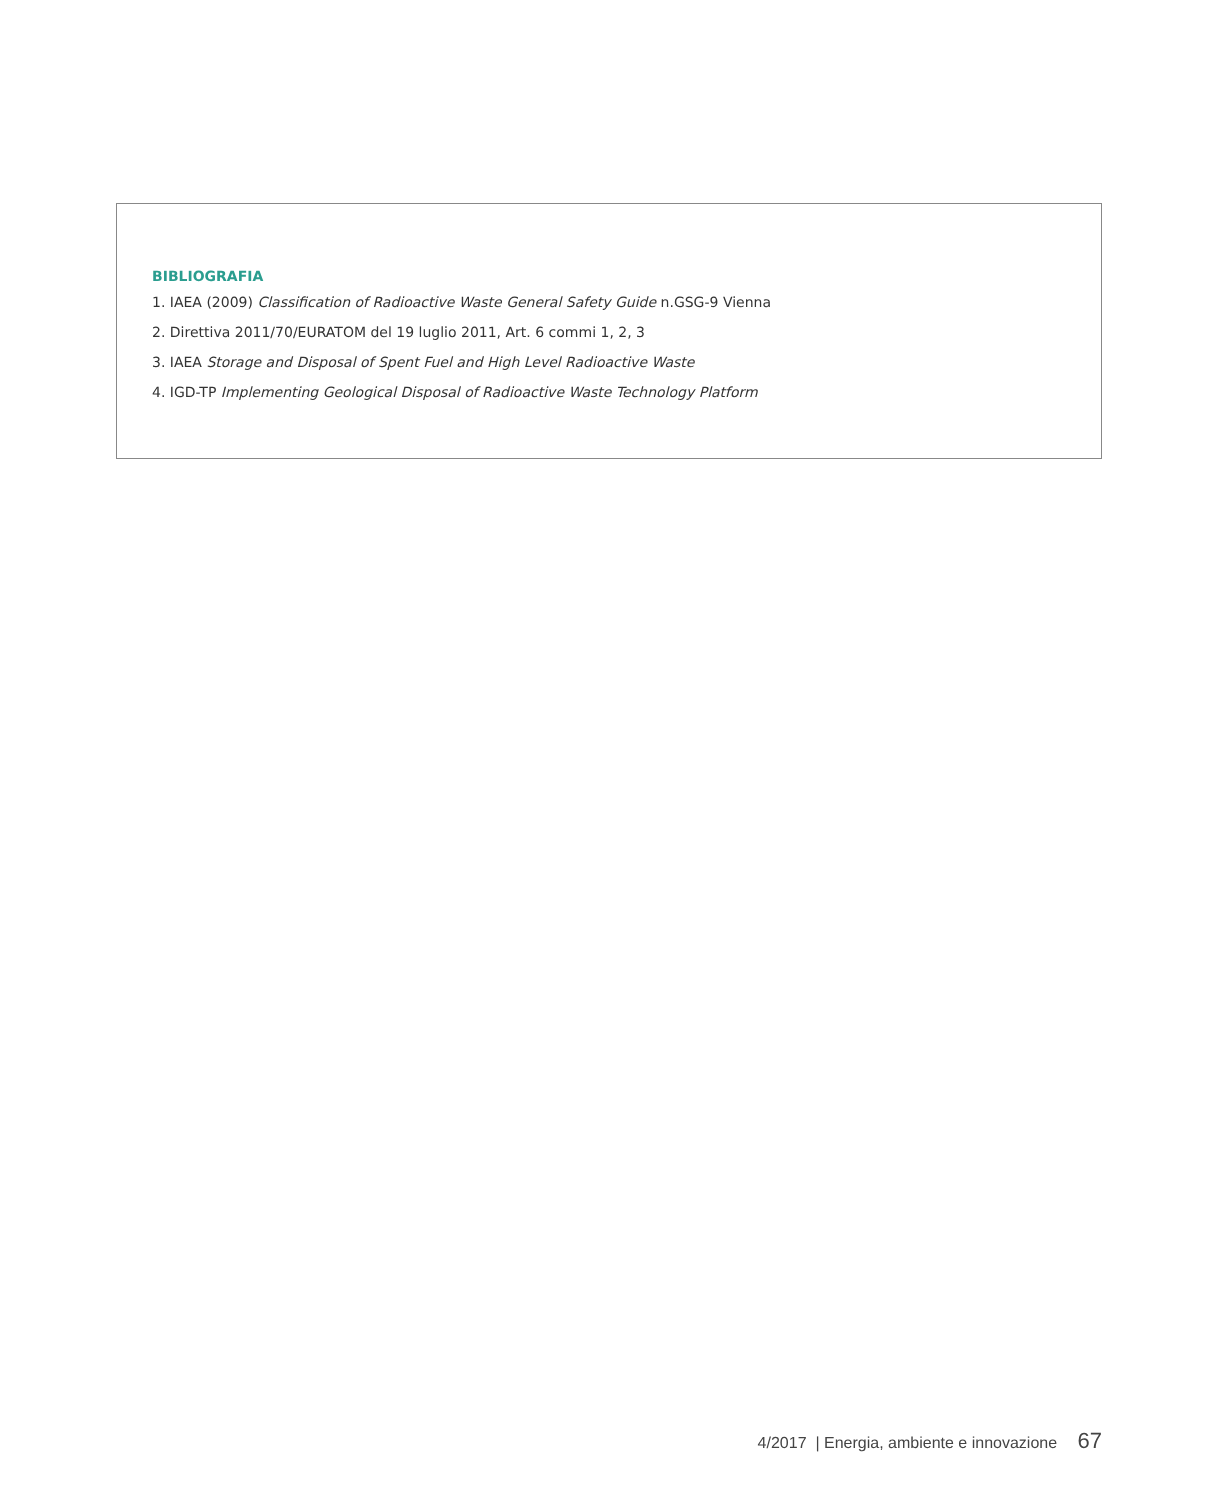BIBLIOGRAFIA
1. IAEA (2009) Classification of Radioactive Waste General Safety Guide n.GSG-9 Vienna
2. Direttiva 2011/70/EURATOM del 19 luglio 2011, Art. 6 commi 1, 2, 3
3. IAEA Storage and Disposal of Spent Fuel and High Level Radioactive Waste
4. IGD-TP Implementing Geological Disposal of Radioactive Waste Technology Platform
4/2017 | Energia, ambiente e innovazione 67